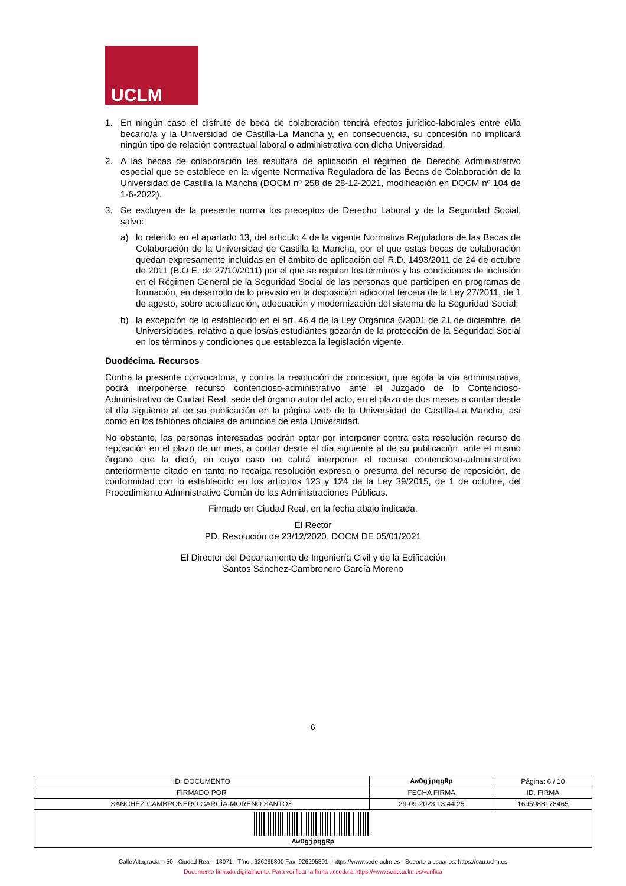UCLM
1. En ningún caso el disfrute de beca de colaboración tendrá efectos jurídico-laborales entre el/la becario/a y la Universidad de Castilla-La Mancha y, en consecuencia, su concesión no implicará ningún tipo de relación contractual laboral o administrativa con dicha Universidad.
2. A las becas de colaboración les resultará de aplicación el régimen de Derecho Administrativo especial que se establece en la vigente Normativa Reguladora de las Becas de Colaboración de la Universidad de Castilla la Mancha (DOCM nº 258 de 28-12-2021, modificación en DOCM nº 104 de 1-6-2022).
3. Se excluyen de la presente norma los preceptos de Derecho Laboral y de la Seguridad Social, salvo:
a) lo referido en el apartado 13, del artículo 4 de la vigente Normativa Reguladora de las Becas de Colaboración de la Universidad de Castilla la Mancha, por el que estas becas de colaboración quedan expresamente incluidas en el ámbito de aplicación del R.D. 1493/2011 de 24 de octubre de 2011 (B.O.E. de 27/10/2011) por el que se regulan los términos y las condiciones de inclusión en el Régimen General de la Seguridad Social de las personas que participen en programas de formación, en desarrollo de lo previsto en la disposición adicional tercera de la Ley 27/2011, de 1 de agosto, sobre actualización, adecuación y modernización del sistema de la Seguridad Social;
b) la excepción de lo establecido en el art. 46.4 de la Ley Orgánica 6/2001 de 21 de diciembre, de Universidades, relativo a que los/as estudiantes gozarán de la protección de la Seguridad Social en los términos y condiciones que establezca la legislación vigente.
Duodécima. Recursos
Contra la presente convocatoria, y contra la resolución de concesión, que agota la vía administrativa, podrá interponerse recurso contencioso-administrativo ante el Juzgado de lo Contencioso-Administrativo de Ciudad Real, sede del órgano autor del acto, en el plazo de dos meses a contar desde el día siguiente al de su publicación en la página web de la Universidad de Castilla-La Mancha, así como en los tablones oficiales de anuncios de esta Universidad.
No obstante, las personas interesadas podrán optar por interponer contra esta resolución recurso de reposición en el plazo de un mes, a contar desde el día siguiente al de su publicación, ante el mismo órgano que la dictó, en cuyo caso no cabrá interponer el recurso contencioso-administrativo anteriormente citado en tanto no recaiga resolución expresa o presunta del recurso de reposición, de conformidad con lo establecido en los artículos 123 y 124 de la Ley 39/2015, de 1 de octubre, del Procedimiento Administrativo Común de las Administraciones Públicas.
Firmado en Ciudad Real, en la fecha abajo indicada.
El Rector
PD. Resolución de 23/12/2020. DOCM DE 05/01/2021
El Director del Departamento de Ingeniería Civil y de la Edificación
Santos Sánchez-Cambronero García Moreno
6
| ID. DOCUMENTO | AwOgjpqgRp | | Página: 6 / 10 |
| FIRMADO POR | | FECHA FIRMA | ID. FIRMA |
| SÁNCHEZ-CAMBRONERO GARCÍA-MORENO SANTOS | | 29-09-2023 13:44:25 | 1695988178465 |
| AwOgjpqgRp | | | |
Calle Altagracia n 50 - Ciudad Real - 13071 - Tfno.: 926295300 Fax: 926295301 - https://www.sede.uclm.es - Soporte a usuarios: https://cau.uclm.es
Documento firmado digitalmente. Para verificar la firma acceda a https://www.sede.uclm.es/verifica